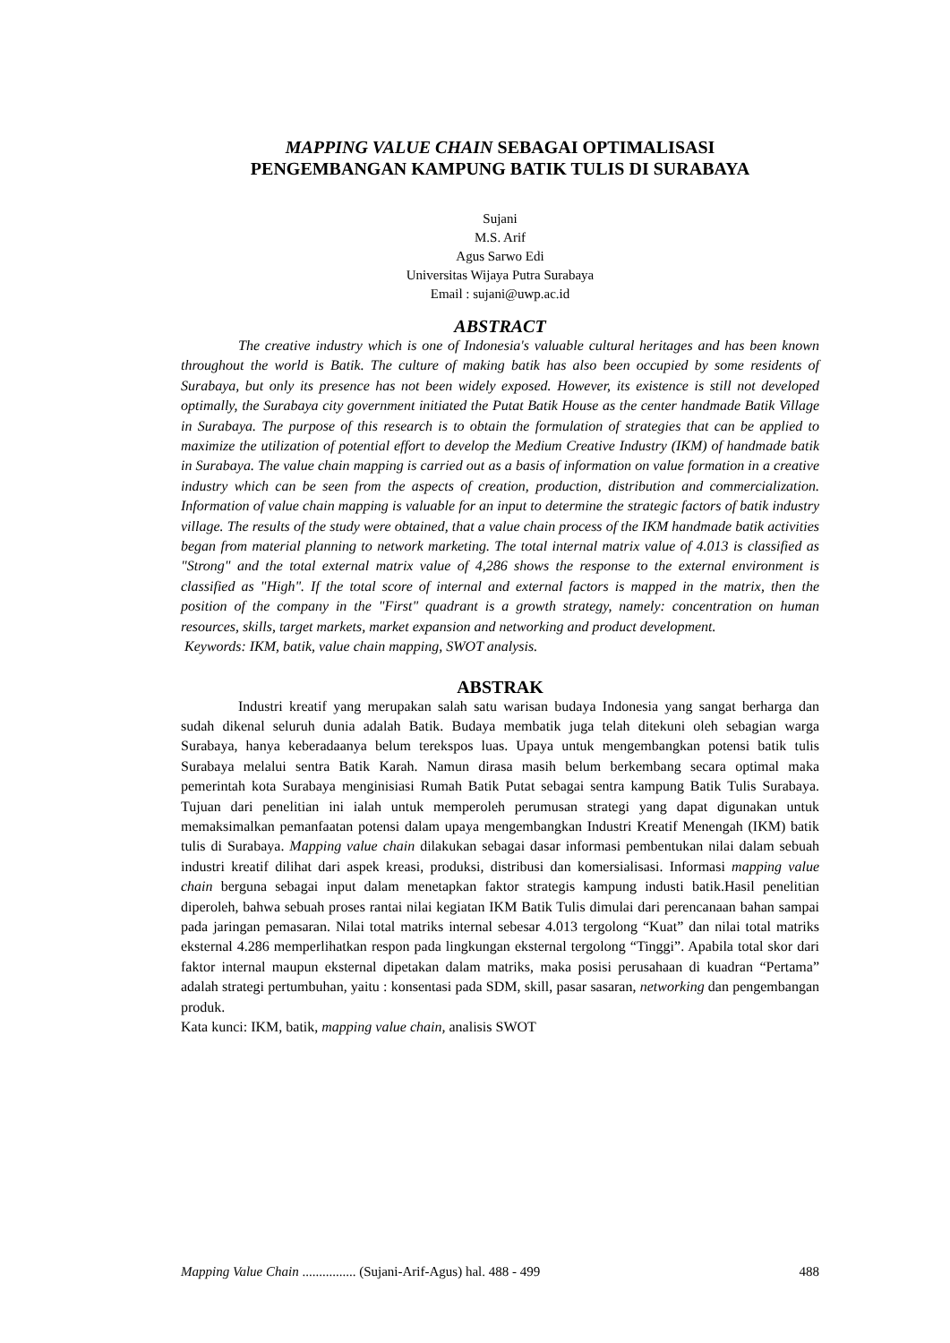MAPPING VALUE CHAIN SEBAGAI OPTIMALISASI
PENGEMBANGAN KAMPUNG BATIK TULIS DI SURABAYA
Sujani
M.S. Arif
Agus Sarwo Edi
Universitas Wijaya Putra Surabaya
Email : sujani@uwp.ac.id
ABSTRACT
The creative industry which is one of Indonesia's valuable cultural heritages and has been known throughout the world is Batik. The culture of making batik has also been occupied by some residents of Surabaya, but only its presence has not been widely exposed. However, its existence is still not developed optimally, the Surabaya city government initiated the Putat Batik House as the center handmade Batik Village in Surabaya. The purpose of this research is to obtain the formulation of strategies that can be applied to maximize the utilization of potential effort to develop the Medium Creative Industry (IKM) of handmade batik in Surabaya. The value chain mapping is carried out as a basis of information on value formation in a creative industry which can be seen from the aspects of creation, production, distribution and commercialization. Information of value chain mapping is valuable for an input to determine the strategic factors of batik industry village. The results of the study were obtained, that a value chain process of the IKM handmade batik activities began from material planning to network marketing. The total internal matrix value of 4.013 is classified as "Strong" and the total external matrix value of 4,286 shows the response to the external environment is classified as "High". If the total score of internal and external factors is mapped in the matrix, then the position of the company in the "First" quadrant is a growth strategy, namely: concentration on human resources, skills, target markets, market expansion and networking and product development.
Keywords: IKM, batik, value chain mapping, SWOT analysis.
ABSTRAK
Industri kreatif yang merupakan salah satu warisan budaya Indonesia yang sangat berharga dan sudah dikenal seluruh dunia adalah Batik. Budaya membatik juga telah ditekuni oleh sebagian warga Surabaya, hanya keberadaanya belum terekspos luas. Upaya untuk mengembangkan potensi batik tulis Surabaya melalui sentra Batik Karah. Namun dirasa masih belum berkembang secara optimal maka pemerintah kota Surabaya menginisiasi Rumah Batik Putat sebagai sentra kampung Batik Tulis Surabaya. Tujuan dari penelitian ini ialah untuk memperoleh perumusan strategi yang dapat digunakan untuk memaksimalkan pemanfaatan potensi dalam upaya mengembangkan Industri Kreatif Menengah (IKM) batik tulis di Surabaya. Mapping value chain dilakukan sebagai dasar informasi pembentukan nilai dalam sebuah industri kreatif dilihat dari aspek kreasi, produksi, distribusi dan komersialisasi. Informasi mapping value chain berguna sebagai input dalam menetapkan faktor strategis kampung industi batik.Hasil penelitian diperoleh, bahwa sebuah proses rantai nilai kegiatan IKM Batik Tulis dimulai dari perencanaan bahan sampai pada jaringan pemasaran. Nilai total matriks internal sebesar 4.013 tergolong “Kuat” dan nilai total matriks eksternal 4.286 memperlihatkan respon pada lingkungan eksternal tergolong “Tinggi”. Apabila total skor dari faktor internal maupun eksternal dipetakan dalam matriks, maka posisi perusahaan di kuadran “Pertama” adalah strategi pertumbuhan, yaitu : konsentasi pada SDM, skill, pasar sasaran, networking dan pengembangan produk.
Kata kunci: IKM, batik, mapping value chain, analisis SWOT
Mapping Value Chain ................ (Sujani-Arif-Agus) hal. 488 - 499 488